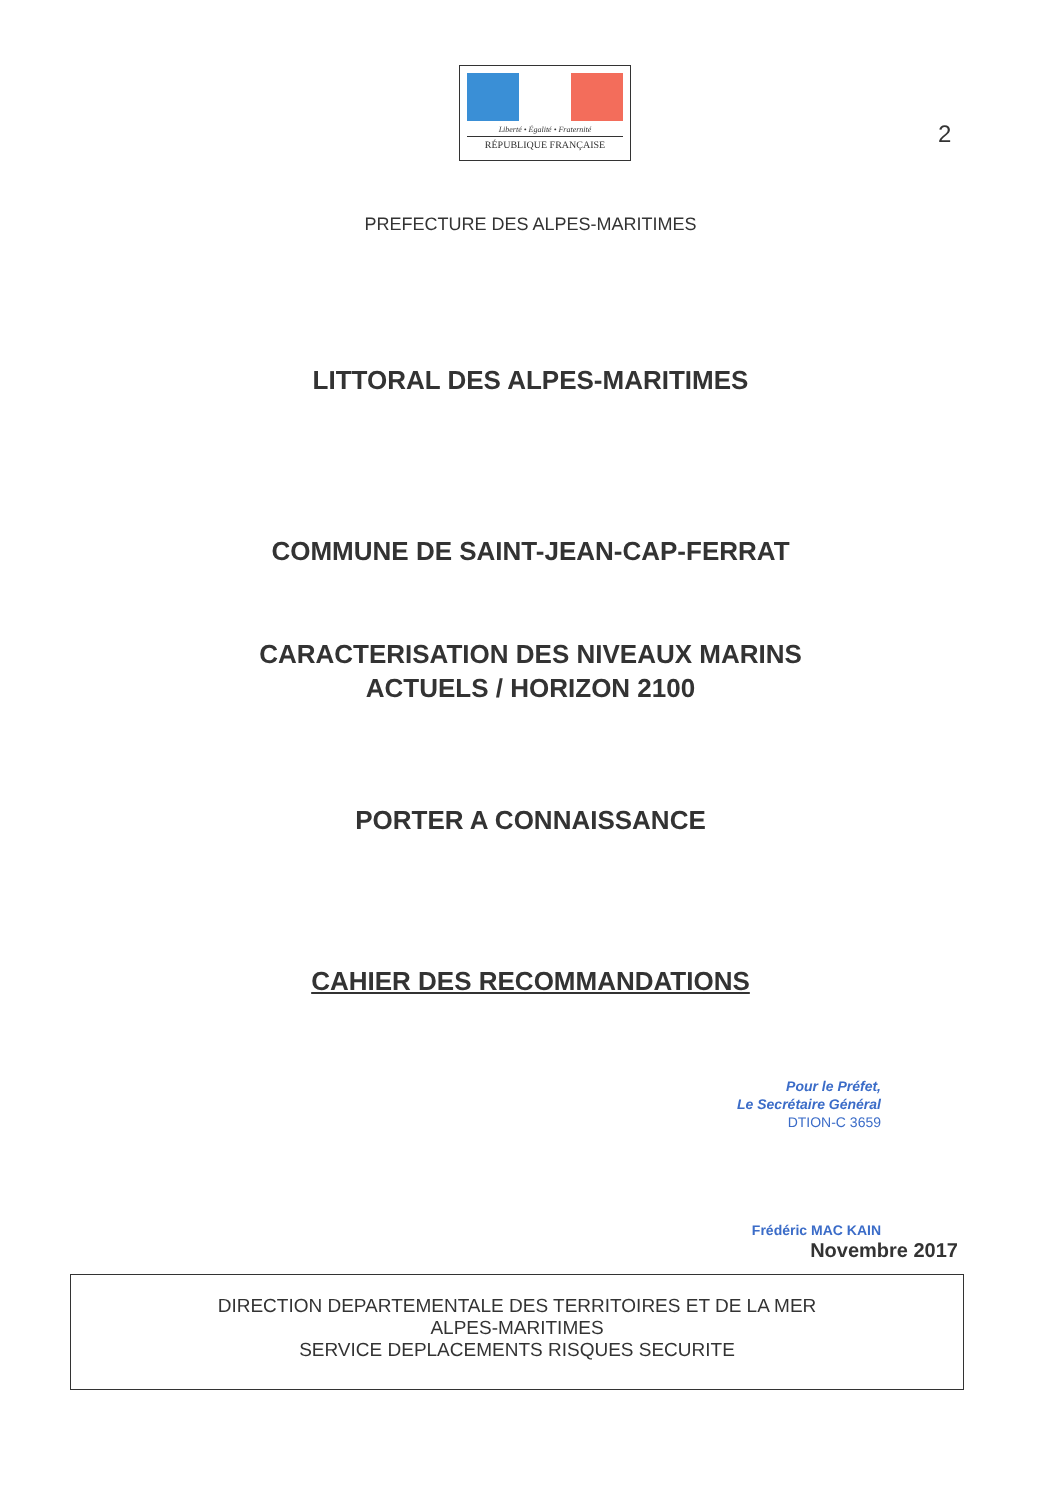Liberté • Égalité • Fraternité
RÉPUBLIQUE FRANÇAISE
2
PREFECTURE DES ALPES-MARITIMES
LITTORAL DES ALPES-MARITIMES
COMMUNE DE SAINT-JEAN-CAP-FERRAT
CARACTERISATION DES NIVEAUX MARINS
ACTUELS / HORIZON 2100
PORTER A CONNAISSANCE
CAHIER DES RECOMMANDATIONS
Pour le Préfet,
Le Secrétaire Général
DTION-C 3659
Frédéric MAC KAIN
Novembre 2017
DIRECTION DEPARTEMENTALE DES TERRITOIRES ET DE LA MER
ALPES-MARITIMES
SERVICE DEPLACEMENTS RISQUES SECURITE